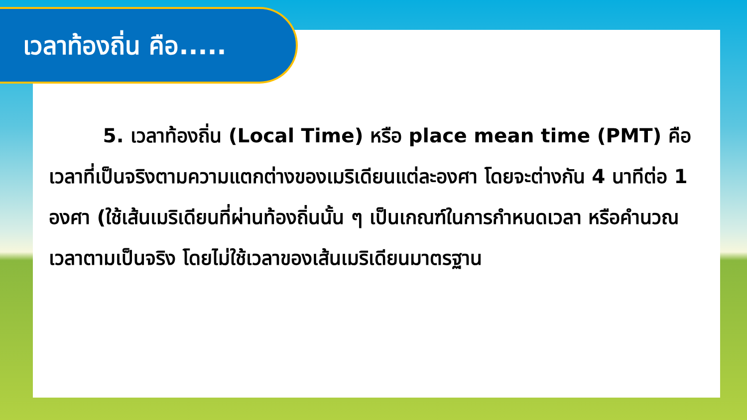เวลาท้องถิ่น คือ.....
5. เวลาท้องถิ่น (Local Time) หรือ place mean time (PMT) คือ เวลาที่เป็นจริงตามความแตกต่างของเมริเดียนแต่ละองศา โดยจะต่างกัน 4 นาทีต่อ 1 องศา (ใช้เส้นเมริเดียนที่ผ่านท้องถิ่นนั้น ๆ เป็นเกณฑ์ในการกำหนดเวลา หรือคำนวณเวลาตามเป็นจริง โดยไม่ใช้เวลาของเส้นเมริเดียนมาตรฐาน